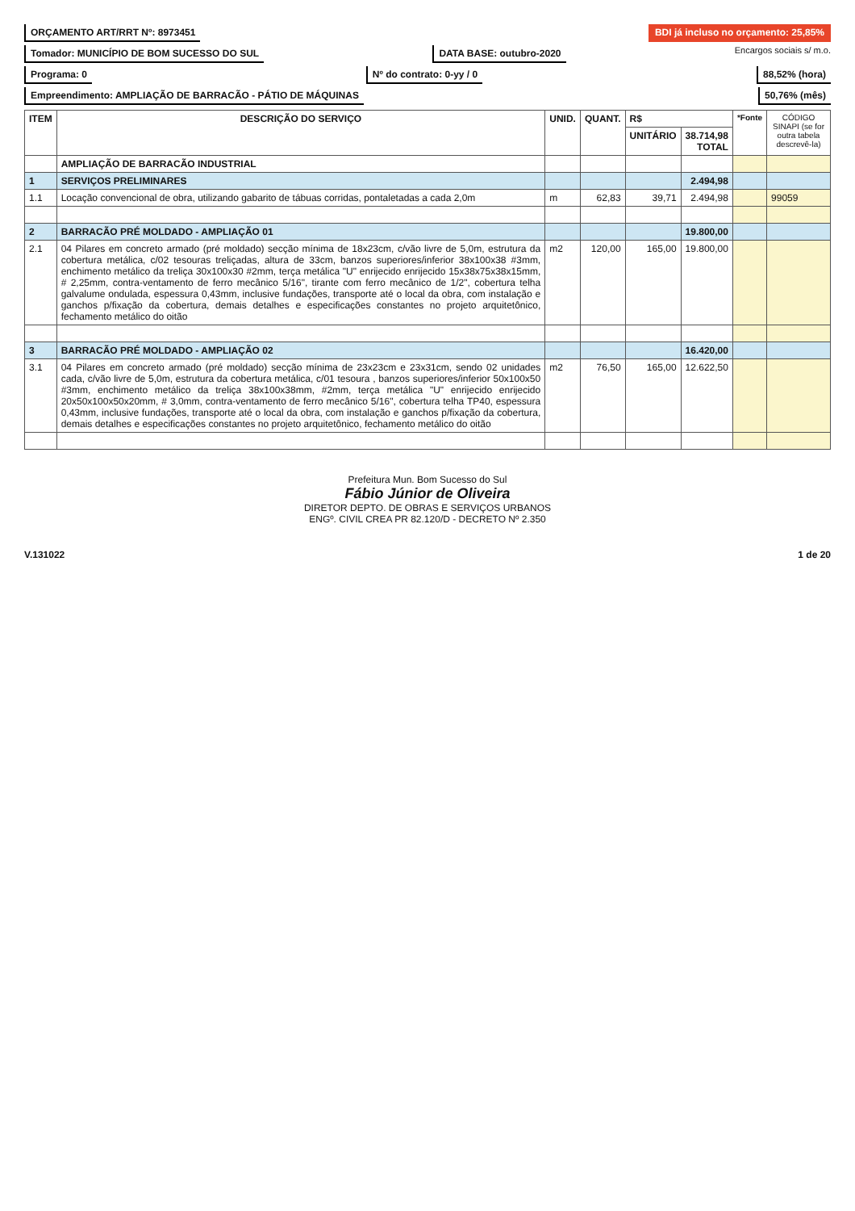ORÇAMENTO ART/RRT Nº: 8973451 BDI já incluso no orçamento: 25,85%
Tomador: MUNICÍPIO DE BOM SUCESSO DO SUL
DATA BASE: outubro-2020
Encargos sociais s/ m.o.
Programa: 0 Nº do contrato: 0-yy / 0 88,52% (hora)
Empreendimento: AMPLIAÇÃO DE BARRACÃO - PÁTIO DE MÁQUINAS
50,76% (mês)
| ITEM | DESCRIÇÃO DO SERVIÇO | UNID. | QUANT. | R$ | | *Fonte | CÓDIGO SINAPI (se for outra tabela descrevê-la) |
| --- | --- | --- | --- | --- | --- | --- | --- |
| | | | | UNITÁRIO | 38.714,98 TOTAL | | |
| | AMPLIAÇÃO DE BARRACÃO INDUSTRIAL | | | | | | |
| 1 | SERVIÇOS PRELIMINARES | | | | 2.494,98 | | |
| 1.1 | Locação convencional de obra, utilizando gabarito de tábuas corridas, pontaletadas a cada 2,0m | m | 62,83 | 39,71 | 2.494,98 | | 99059 |
| 2 | BARRACÃO PRÉ MOLDADO - AMPLIAÇÃO 01 | | | | 19.800,00 | | |
| 2.1 | 04 Pilares em concreto armado (pré moldado) secção mínima de 18x23cm, c/vão livre de 5,0m, estrutura da cobertura metálica, c/02 tesouras treliçadas, altura de 33cm, banzos superiores/inferior 38x100x38 #3mm, enchimento metálico da treliça 30x100x30 #2mm, terça metálica "U" enrijecido enrijecido 15x38x75x38x15mm, # 2,25mm, contra-ventamento de ferro mecânico 5/16", tirante com ferro mecânico de 1/2", cobertura telha galvalume ondulada, espessura 0,43mm, inclusive fundações, transporte até o local da obra, com instalação e ganchos p/fixação da cobertura, demais detalhes e especificações constantes no projeto arquitetônico, fechamento metálico do oitão | m2 | 120,00 | 165,00 | 19.800,00 | | |
| 3 | BARRACÃO PRÉ MOLDADO - AMPLIAÇÃO 02 | | | | 16.420,00 | | |
| 3.1 | 04 Pilares em concreto armado (pré moldado) secção mínima de 23x23cm e 23x31cm, sendo 02 unidades cada, c/vão livre de 5,0m, estrutura da cobertura metálica, c/01 tesoura , banzos superiores/inferior 50x100x50 #3mm, enchimento metálico da treliça 38x100x38mm, #2mm, terça metálica "U" enrijecido enrijecido 20x50x100x50x20mm, # 3,0mm, contra-ventamento de ferro mecânico 5/16", cobertura telha TP40, espessura 0,43mm, inclusive fundações, transporte até o local da obra, com instalação e ganchos p/fixação da cobertura, demais detalhes e especificações constantes no projeto arquitetônico, fechamento metálico do oitão | m2 | 76,50 | 165,00 | 12.622,50 | | |
Prefeitura Mun. Bom Sucesso do Sul
Fábio Júnior de Oliveira
DIRETOR DEPTO. DE OBRAS E SERVIÇOS URBANOS
ENGº. CIVIL CREA PR 82.120/D - DECRETO Nº 2.350
V.131022 1 de 20